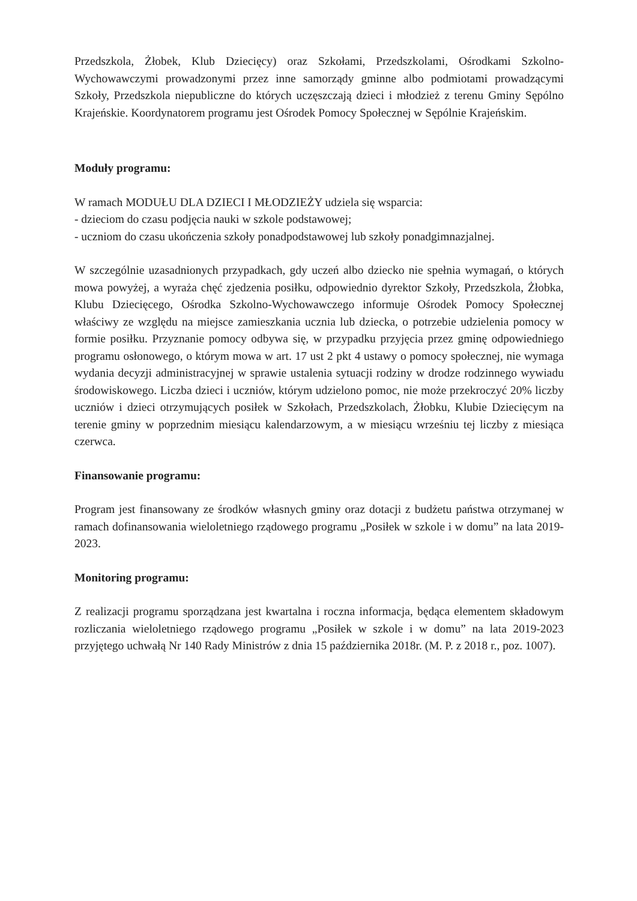Przedszkola, Żłobek, Klub Dziecięcy) oraz Szkołami, Przedszkolami, Ośrodkami Szkolno-Wychowawczymi prowadzonymi przez inne samorządy gminne albo podmiotami prowadzącymi Szkoły, Przedszkola niepubliczne do których uczęszczają dzieci i młodzież z terenu Gminy Sępólno Krajeńskie. Koordynatorem programu jest Ośrodek Pomocy Społecznej w Sępólnie Krajeńskim.
Moduły programu:
W ramach MODUŁU DLA DZIECI I MŁODZIEŻY udziela się wsparcia:
- dzieciom do czasu podjęcia nauki w szkole podstawowej;
- uczniom do czasu ukończenia szkoły ponadpodstawowej lub szkoły ponadgimnazjalnej.
W szczególnie uzasadnionych przypadkach, gdy uczeń albo dziecko nie spełnia wymagań, o których mowa powyżej, a wyraża chęć zjedzenia posiłku, odpowiednio dyrektor Szkoły, Przedszkola, Żłobka, Klubu Dziecięcego, Ośrodka Szkolno-Wychowawczego informuje Ośrodek Pomocy Społecznej właściwy ze względu na miejsce zamieszkania ucznia lub dziecka, o potrzebie udzielenia pomocy w formie posiłku. Przyznanie pomocy odbywa się, w przypadku przyjęcia przez gminę odpowiedniego programu osłonowego, o którym mowa w art. 17 ust 2 pkt 4 ustawy o pomocy społecznej, nie wymaga wydania decyzji administracyjnej w sprawie ustalenia sytuacji rodziny w drodze rodzinnego wywiadu środowiskowego. Liczba dzieci i uczniów, którym udzielono pomoc, nie może przekroczyć 20% liczby uczniów i dzieci otrzymujących posiłek w Szkołach, Przedszkolach, Żłobku, Klubie Dziecięcym na terenie gminy w poprzednim miesiącu kalendarzowym, a w miesiącu wrześniu tej liczby z miesiąca czerwca.
Finansowanie programu:
Program jest finansowany ze środków własnych gminy oraz dotacji z budżetu państwa otrzymanej w ramach dofinansowania wieloletniego rządowego programu „Posiłek w szkole i w domu” na lata 2019-2023.
Monitoring programu:
Z realizacji programu sporządzana jest kwartalna i roczna informacja, będąca elementem składowym rozliczania wieloletniego rządowego programu „Posiłek w szkole i w domu” na lata 2019-2023 przyjętego uchwałą Nr 140 Rady Ministrów z dnia 15 października 2018r. (M. P. z 2018 r., poz. 1007).